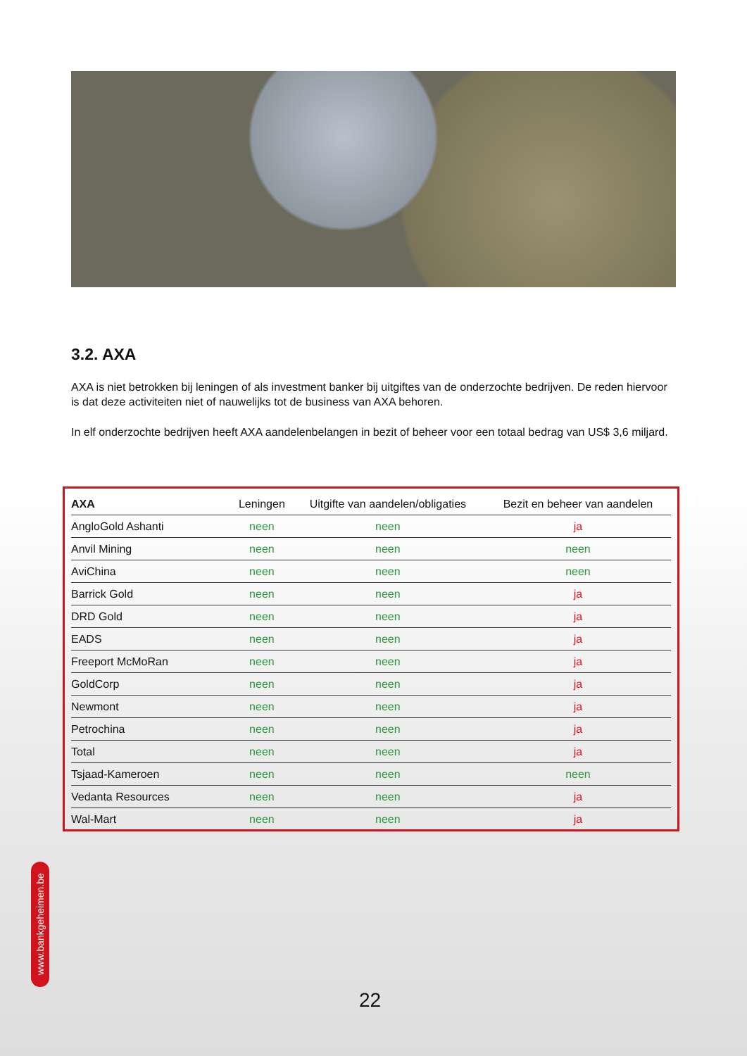3.2. AXA
AXA is niet betrokken bij leningen of als investment banker bij uitgiftes van de onderzochte bedrijven. De reden hiervoor is dat deze activiteiten niet of nauwelijks tot de business van AXA behoren.
In elf onderzochte bedrijven heeft AXA aandelenbelangen in bezit of beheer voor een totaal bedrag van US$ 3,6 miljard.
| AXA | Leningen | Uitgifte van aandelen/obligaties | Bezit en beheer van aandelen |
| --- | --- | --- | --- |
| AngloGold Ashanti | neen | neen | ja |
| Anvil Mining | neen | neen | neen |
| AviChina | neen | neen | neen |
| Barrick Gold | neen | neen | ja |
| DRD Gold | neen | neen | ja |
| EADS | neen | neen | ja |
| Freeport McMoRan | neen | neen | ja |
| GoldCorp | neen | neen | ja |
| Newmont | neen | neen | ja |
| Petrochina | neen | neen | ja |
| Total | neen | neen | ja |
| Tsjaad-Kameroen | neen | neen | neen |
| Vedanta Resources | neen | neen | ja |
| Wal-Mart | neen | neen | ja |
www.bankgeheimen.be
22